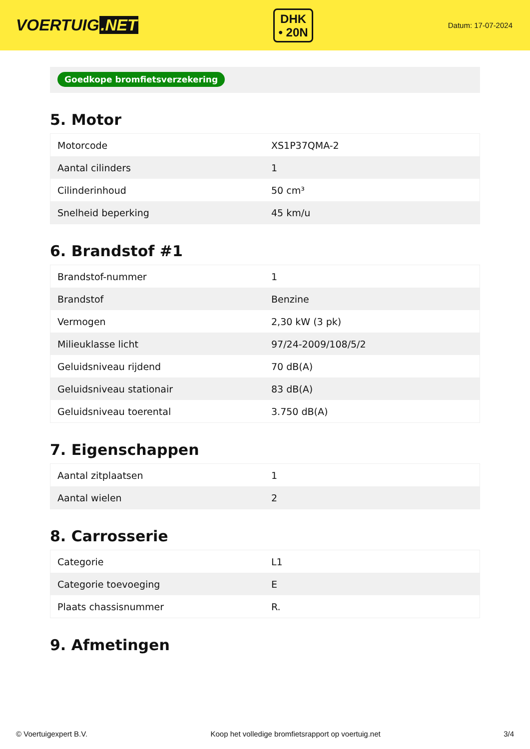VOERTUIG.NET
DHK
• 20N
Datum: 17-07-2024
Goedkope bromfietsverzekering
5. Motor
| Motorcode | XS1P37QMA-2 |
| Aantal cilinders | 1 |
| Cilinderinhoud | 50 cm³ |
| Snelheid beperking | 45 km/u |
6. Brandstof #1
| Brandstof-nummer | 1 |
| Brandstof | Benzine |
| Vermogen | 2,30 kW (3 pk) |
| Milieuklasse licht | 97/24-2009/108/5/2 |
| Geluidsniveau rijdend | 70 dB(A) |
| Geluidsniveau stationair | 83 dB(A) |
| Geluidsniveau toerental | 3.750 dB(A) |
7. Eigenschappen
| Aantal zitplaatsen | 1 |
| Aantal wielen | 2 |
8. Carrosserie
| Categorie | L1 |
| Categorie toevoeging | E |
| Plaats chassisnummer | R. |
9. Afmetingen
© Voertuigexpert B.V. Koop het volledige bromfietsrapport op voertuig.net 3/4